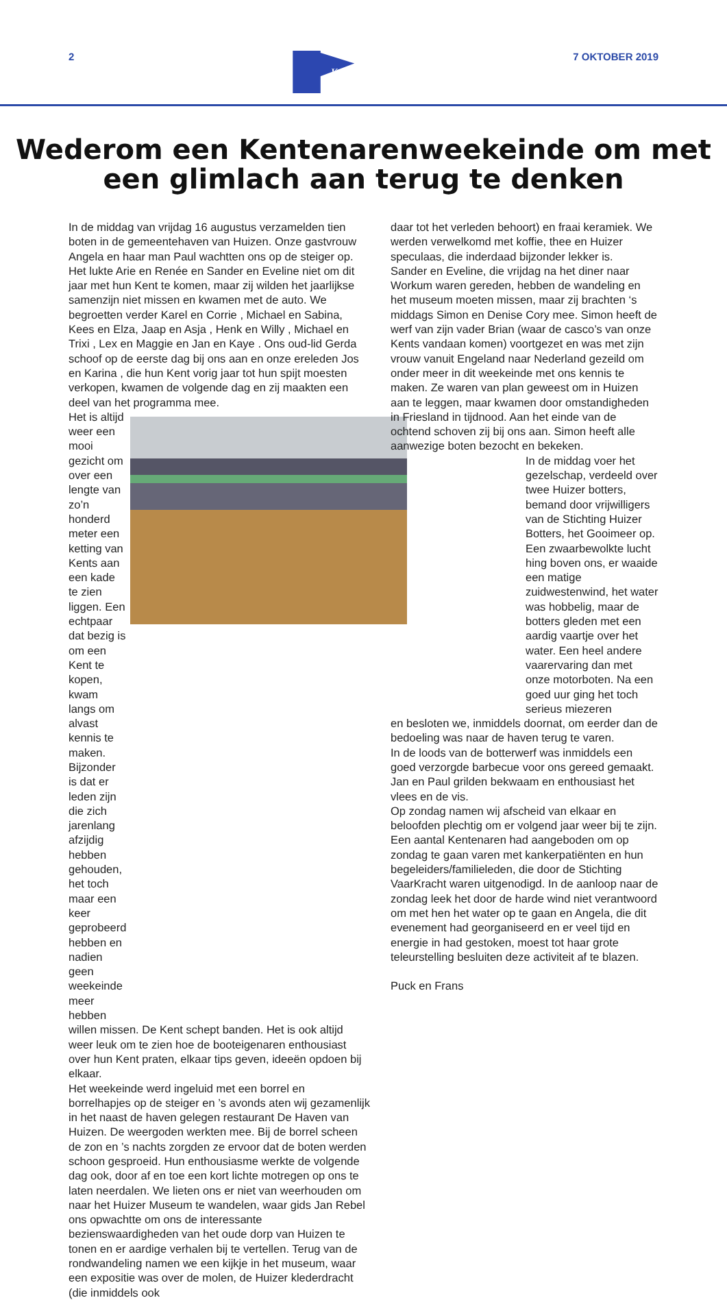2
Kent
7 OKTOBER 2019
Wederom een Kentenarenweekeinde om met
een glimlach aan terug te denken
In de middag van vrijdag 16 augustus verzamelden tien boten in de gemeentehaven van Huizen. Onze gastvrouw Angela en haar man Paul wachtten ons op de steiger op. Het lukte Arie en Renée en Sander en Eveline niet om dit jaar met hun Kent te komen, maar zij wilden het jaarlijkse samenzijn niet missen en kwamen met de auto. We begroetten verder Karel en Corrie , Michael en Sabina, Kees en Elza, Jaap en Asja , Henk en Willy , Michael en Trixi , Lex en Maggie en Jan en Kaye . Ons oud-lid Gerda schoof op de eerste dag bij ons aan en onze ereleden Jos en Karina , die hun Kent vorig jaar tot hun spijt moesten verkopen, kwamen de volgende dag en zij maakten een deel van het programma mee.
Het is altijd weer een mooi gezicht om over een lengte van zo’n honderd meter een ketting van Kents aan een kade te zien liggen. Een echtpaar dat bezig is om een Kent te kopen, kwam langs om alvast kennis te maken.
Bijzonder is dat er leden zijn die zich jarenlang afzijdig hebben gehouden, het toch maar een keer geprobeerd hebben en nadien geen weekeinde meer hebben
willen missen. De Kent schept banden. Het is ook altijd weer leuk om te zien hoe de booteigenaren enthousiast over hun Kent praten, elkaar tips geven, ideeën opdoen bij elkaar.
Het weekeinde werd ingeluid met een borrel en borrelhapjes op de steiger en ’s avonds aten wij gezamenlijk in het naast de haven gelegen restaurant De Haven van Huizen. De weergoden werkten mee. Bij de borrel scheen de zon en ’s nachts zorgden ze ervoor dat de boten werden schoon gesproeid. Hun enthousiasme werkte de volgende dag ook, door af en toe een kort lichte motregen op ons te laten neerdalen. We lieten ons er niet van weerhouden om naar het Huizer Museum te wandelen, waar gids Jan Rebel ons opwachtte om ons de interessante bezienswaardigheden van het oude dorp van Huizen te tonen en er aardige verhalen bij te vertellen. Terug van de rondwandeling namen we een kijkje in het museum, waar een expositie was over de molen, de Huizer klederdracht (die inmiddels ook
daar tot het verleden behoort) en fraai keramiek. We werden verwelkomd met koffie, thee en Huizer speculaas, die inderdaad bijzonder lekker is.
Sander en Eveline, die vrijdag na het diner naar Workum waren gereden, hebben de wandeling en het museum moeten missen, maar zij brachten ‘s middags Simon en Denise Cory mee. Simon heeft de werf van zijn vader Brian (waar de casco’s van onze Kents vandaan komen) voortgezet en was met zijn vrouw vanuit Engeland naar Nederland gezeild om onder meer in dit weekeinde met ons kennis te maken. Ze waren van plan geweest om in Huizen aan te leggen, maar kwamen door omstandigheden in Friesland in tijdnood. Aan het einde van de ochtend schoven zij bij ons aan. Simon heeft alle aanwezige boten bezocht en bekeken.
In de middag voer het gezelschap, verdeeld over twee Huizer botters, bemand door vrijwilligers van de Stichting Huizer Botters, het Gooimeer op. Een zwaarbewolkte lucht hing boven ons, er waaide een matige zuidwestenwind, het water was hobbelig, maar de botters gleden met een aardig vaartje over het water. Een heel andere vaarervaring dan met onze motorboten. Na een goed uur ging het toch serieus miezeren
en besloten we, inmiddels doornat, om eerder dan de bedoeling was naar de haven terug te varen.
In de loods van de botterwerf was inmiddels een goed verzorgde barbecue voor ons gereed gemaakt. Jan en Paul grilden bekwaam en enthousiast het vlees en de vis.
Op zondag namen wij afscheid van elkaar en beloofden plechtig om er volgend jaar weer bij te zijn.
Een aantal Kentenaren had aangeboden om op zondag te gaan varen met kankerpatiënten en hun begeleiders/familieleden, die door de Stichting VaarKracht waren uitgenodigd. In de aanloop naar de zondag leek het door de harde wind niet verantwoord om met hen het water op te gaan en Angela, die dit evenement had georganiseerd en er veel tijd en energie in had gestoken, moest tot haar grote teleurstelling besluiten deze activiteit af te blazen.
Puck en Frans